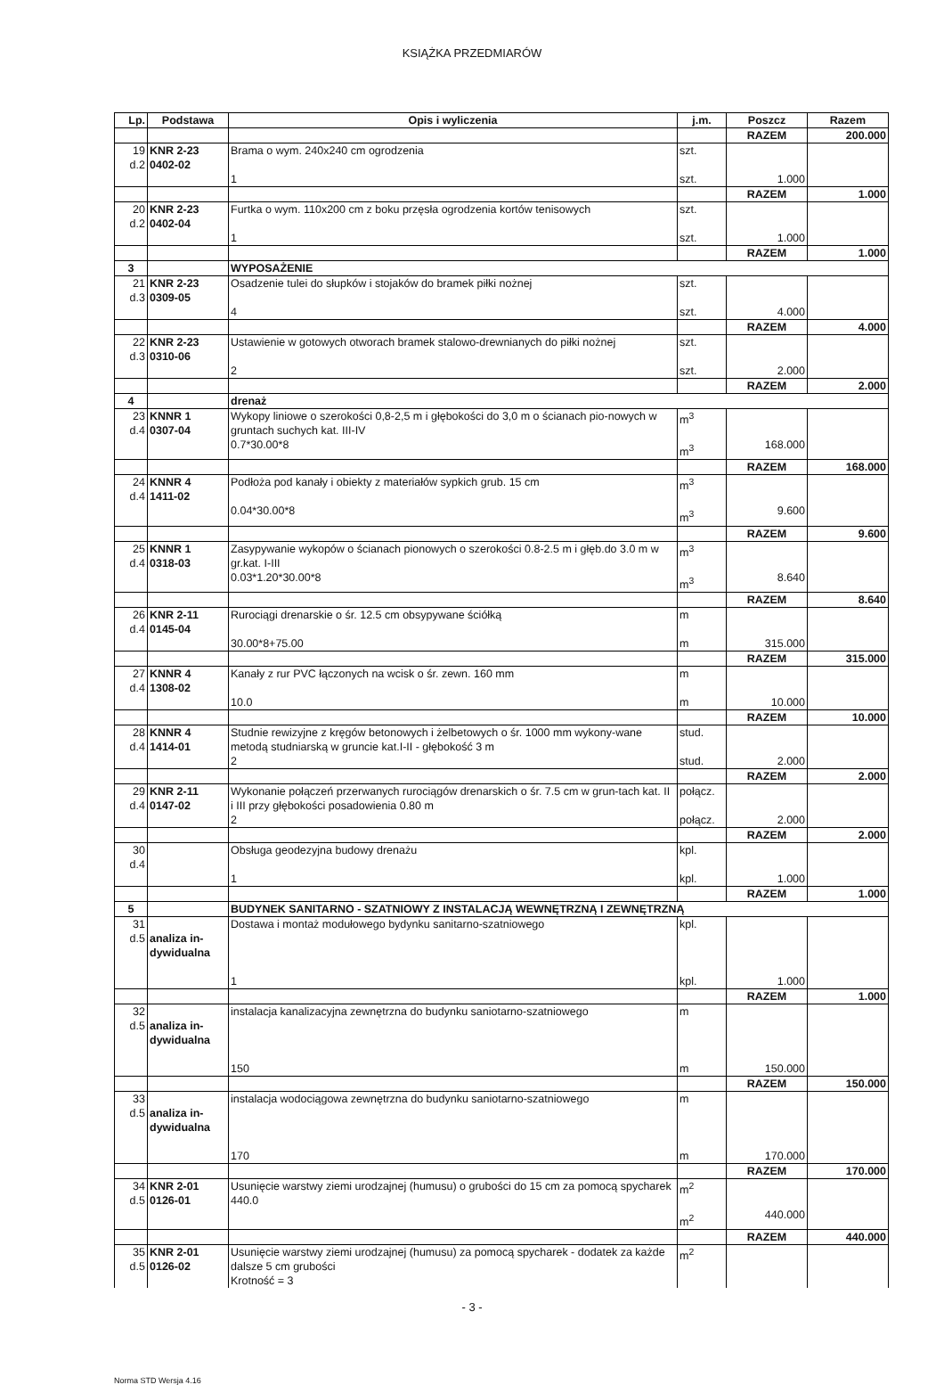KSIĄŻKA PRZEDMIARÓW
| Lp. | Podstawa | Opis i wyliczenia | j.m. | Poszcz | Razem |
| --- | --- | --- | --- | --- | --- |
| | | | | RAZEM | 200.000 |
| 19 d.2 | KNR 2-23 0402-02 | Brama o wym. 240x240 cm ogrodzenia 1 | szt. szt. | 1.000 | |
| | | | | RAZEM | 1.000 |
| 20 d.2 | KNR 2-23 0402-04 | Furtka o wym. 110x200 cm z boku przęsła ogrodzenia kortów tenisowych 1 | szt. szt. | 1.000 | |
| | | | | RAZEM | 1.000 |
| 3 | | WYPOSAŻENIE | | | |
| 21 d.3 | KNR 2-23 0309-05 | Osadzenie tulei do słupków i stojaków do bramek piłki nożnej 4 | szt. szt. | 4.000 | |
| | | | | RAZEM | 4.000 |
| 22 d.3 | KNR 2-23 0310-06 | Ustawienie w gotowych otworach bramek stalowo-drewnianych do piłki nożnej 2 | szt. szt. | 2.000 | |
| | | | | RAZEM | 2.000 |
| 4 | | drenaż | | | |
| 23 d.4 | KNNR 1 0307-04 | Wykopy liniowe o szerokości 0,8-2,5 m i głębokości do 3,0 m o ścianach pio-nowych w gruntach suchych kat. III-IV 0.7*30.00*8 | m<sup>3</sup> m<sup>3</sup> | 168.000 | |
| | | | | RAZEM | 168.000 |
| 24 d.4 | KNNR 4 1411-02 | Podłoża pod kanały i obiekty z materiałów sypkich grub. 15 cm 0.04*30.00*8 | m<sup>3</sup> m<sup>3</sup> | 9.600 | |
| | | | | RAZEM | 9.600 |
| 25 d.4 | KNNR 1 0318-03 | Zasypywanie wykopów o ścianach pionowych o szerokości 0.8-2.5 m i głęb.do 3.0 m w gr.kat. I-III 0.03*1.20*30.00*8 | m<sup>3</sup> m<sup>3</sup> | 8.640 | |
| | | | | RAZEM | 8.640 |
| 26 d.4 | KNR 2-11 0145-04 | Rurociągi drenarskie o śr. 12.5 cm obsypywane ściółką 30.00*8+75.00 | m m | 315.000 | |
| | | | | RAZEM | 315.000 |
| 27 d.4 | KNNR 4 1308-02 | Kanały z rur PVC łączonych na wcisk o śr. zewn. 160 mm 10.0 | m m | 10.000 | |
| | | | | RAZEM | 10.000 |
| 28 d.4 | KNNR 4 1414-01 | Studnie rewizyjne z kręgów betonowych i żelbetowych o śr. 1000 mm wykony-wane metodą studniarską w gruncie kat.I-II - głębokość 3 m 2 | stud. stud. | 2.000 | |
| | | | | RAZEM | 2.000 |
| 29 d.4 | KNR 2-11 0147-02 | Wykonanie połączeń przerwanych rurociągów drenarskich o śr. 7.5 cm w grun-tach kat. II i III przy głębokości posadowienia 0.80 m 2 | połącz. połącz. | 2.000 | |
| | | | | RAZEM | 2.000 |
| 30 d.4 | | Obsługa geodezyjna budowy drenażu 1 | kpl. kpl. | 1.000 | |
| | | | | RAZEM | 1.000 |
| 5 | | BUDYNEK SANITARNO - SZATNIOWY Z INSTALACJĄ WEWNĘTRZNĄ I ZEWNĘTRZNĄ | | | |
| 31 d.5 | analiza in- dywidualna | Dostawa i montaż modułowego bydynku sanitarno-szatniowego 1 | kpl. kpl. | 1.000 | |
| | | | | RAZEM | 1.000 |
| 32 d.5 | analiza in- dywidualna | instalacja kanalizacyjna zewnętrzna do budynku saniotarno-szatniowego 150 | m m | 150.000 | |
| | | | | RAZEM | 150.000 |
| 33 d.5 | analiza in- dywidualna | instalacja wodociągowa zewnętrzna do budynku saniotarno-szatniowego 170 | m m | 170.000 | |
| | | | | RAZEM | 170.000 |
| 34 d.5 | KNR 2-01 0126-01 | Usunięcie warstwy ziemi urodzajnej (humusu) o grubości do 15 cm za pomocą spycharek 440.0 | m<sup>2</sup> m<sup>2</sup> | 440.000 | |
| | | | | RAZEM | 440.000 |
| 35 d.5 | KNR 2-01 0126-02 | Usunięcie warstwy ziemi urodzajnej (humusu) za pomocą spycharek - dodatek za każde dalsze 5 cm grubości Krotność = 3 | m<sup>2</sup> | | |
- 3 -
Norma STD Wersja 4.16